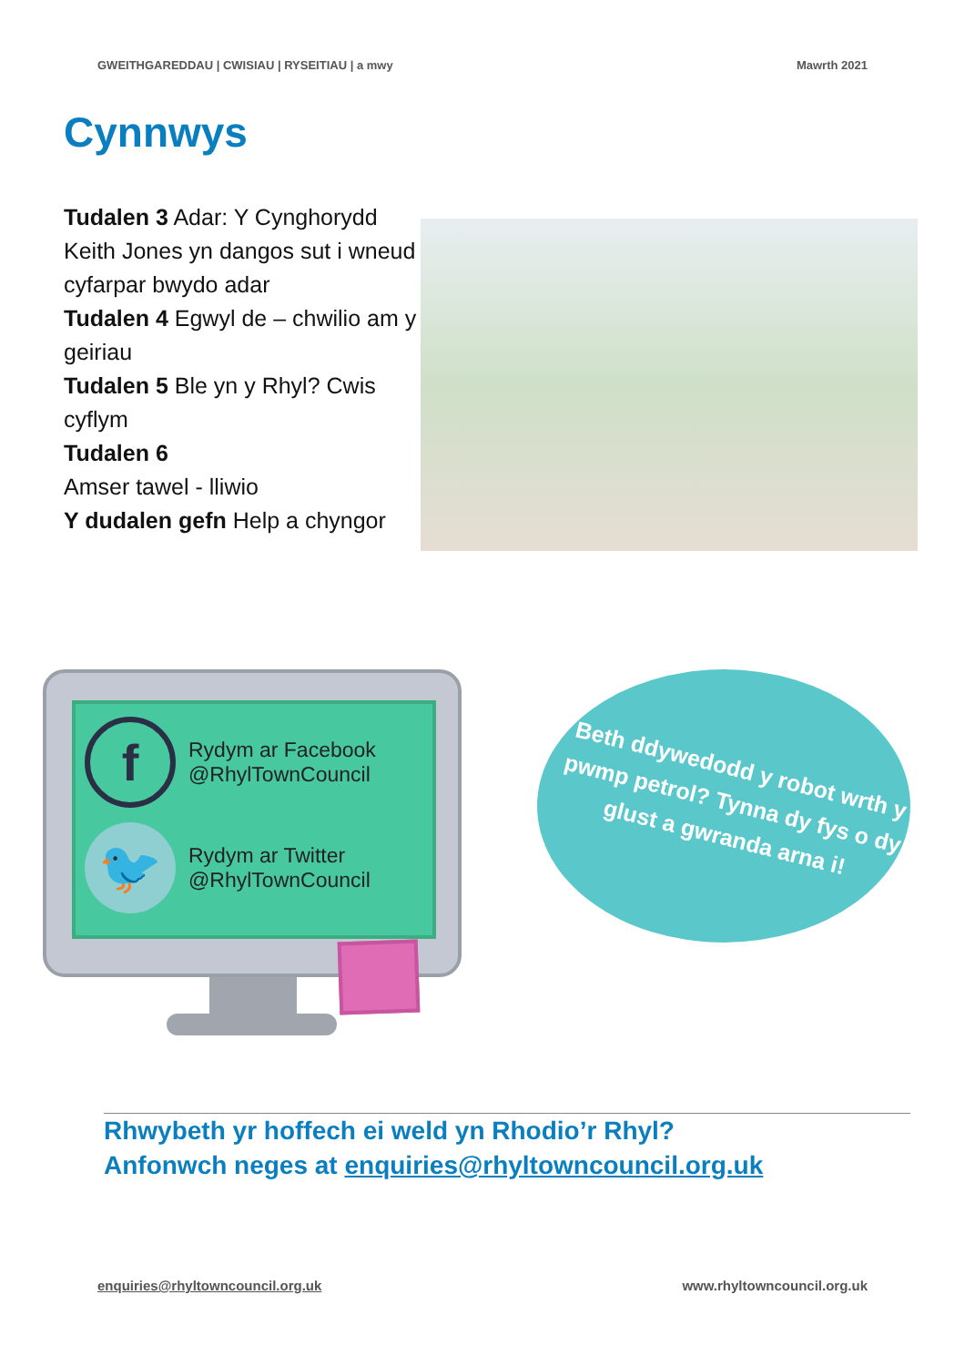GWEITHGAREDDAU | CWISIAU | RYSEITIAU | a mwy Mawrth 2021
Cynnwys
Tudalen 3 Adar: Y Cynghorydd Keith Jones yn dangos sut i wneud cyfarpar bwydo adar
Tudalen 4 Egwyl de – chwilio am y geiriau
Tudalen 5 Ble yn y Rhyl? Cwis cyflym
Tudalen 6
Amser tawel - lliwio
Y dudalen gefn Help a chyngor
f
Rydym ar Facebook
@RhylTownCouncil
🐦
Rydym ar Twitter
@RhylTownCouncil
Beth ddywedodd y robot wrth y pwmp petrol? Tynna dy fys o dy glust a gwranda arna i!
Rhwybeth yr hoffech ei weld yn Rhodio’r Rhyl?
Anfonwch neges at enquiries@rhyltowncouncil.org.uk
enquiries@rhyltowncouncil.org.uk www.rhyltowncouncil.org.uk